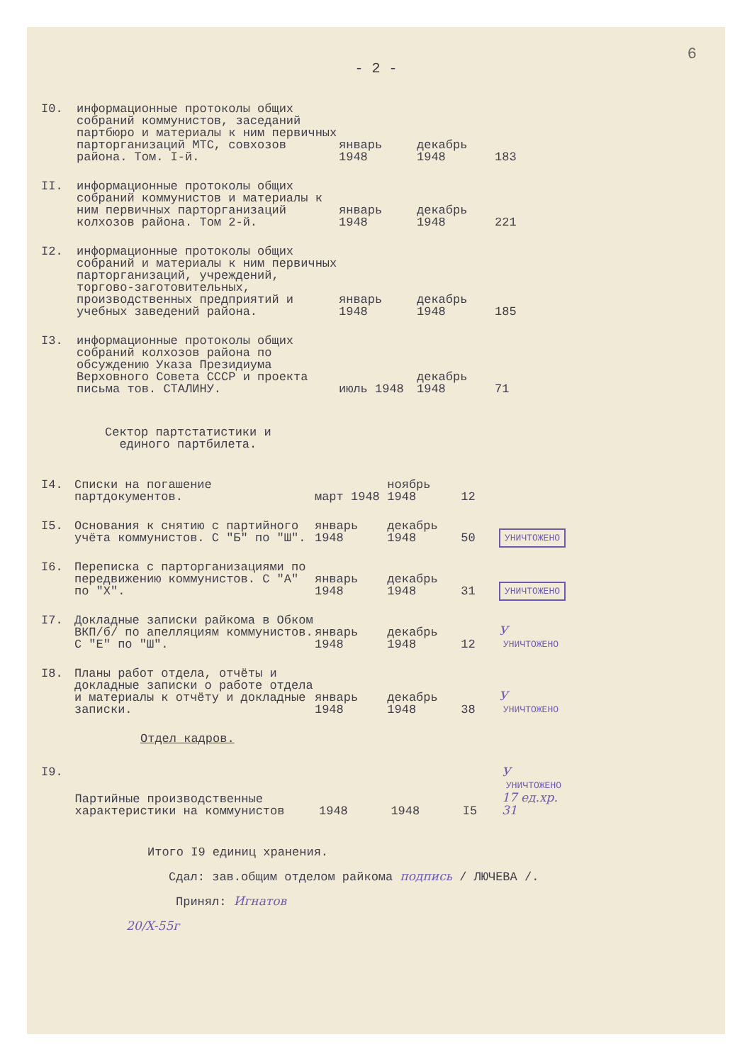6
- 2 -
| I0. | информационные протоколы общих собраний коммунистов, заседаний партбюро и материалы к ним первичных парторганизаций МТС, совхозов района. Том. I-й. | январь 1948 | декабрь 1948 | 183 | |
| II. | информационные протоколы общих собраний коммунистов и материалы к ним первичных парторганизаций колхозов района. Том 2-й. | январь 1948 | декабрь 1948 | 221 | |
| I2. | информационные протоколы общих собраний и материалы к ним первичных парторганизаций, учреждений, торгово-заготовительных, производственных предприятий и учебных заведений района. | январь 1948 | декабрь 1948 | 185 | |
| I3. | информационные протоколы общих собраний колхозов района по обсуждению Указа Президиума Верховного Совета СССР и проекта письма тов. СТАЛИНУ. | июль 1948 | декабрь 1948 | 71 | |
Сектор партстатистики и
единого партбилета.
| I4. | Списки на погашение партдокументов. | март 1948 | ноябрь 1948 | 12 | |
| I5. | Основания к снятию с партийного учёта коммунистов. С "Б" по "Ш". | январь 1948 | декабрь 1948 | 50 | УНИЧТОЖЕНО |
| I6. | Переписка с парторганизациями по передвижению коммунистов. С "А" по "Х". | январь 1948 | декабрь 1948 | 31 | УНИЧТОЖЕНО |
| I7. | Докладные записки райкома в Обком ВКП/б/ по апелляциям коммунистов. С "Е" по "Ш". | январь 1948 | декабрь 1948 | 12 | У УНИЧТОЖЕНО |
| I8. | Планы работ отдела, отчёты и докладные записки о работе отдела и материалы к отчёту и докладные записки. | январь 1948 | декабрь 1948 | 38 | У УНИЧТОЖЕНО |
Отдел кадров.
| I9. | Партийные производственные характеристики на коммунистов | 1948 | 1948 | I5 | У УНИЧТОЖЕНО 17 ед.хр. 31 |
Итого I9 единиц хранения.
Сдал: зав.общим отделом райкома подпись / ЛЮЧЕВА /.
Принял: Игнатов
20/X-55г